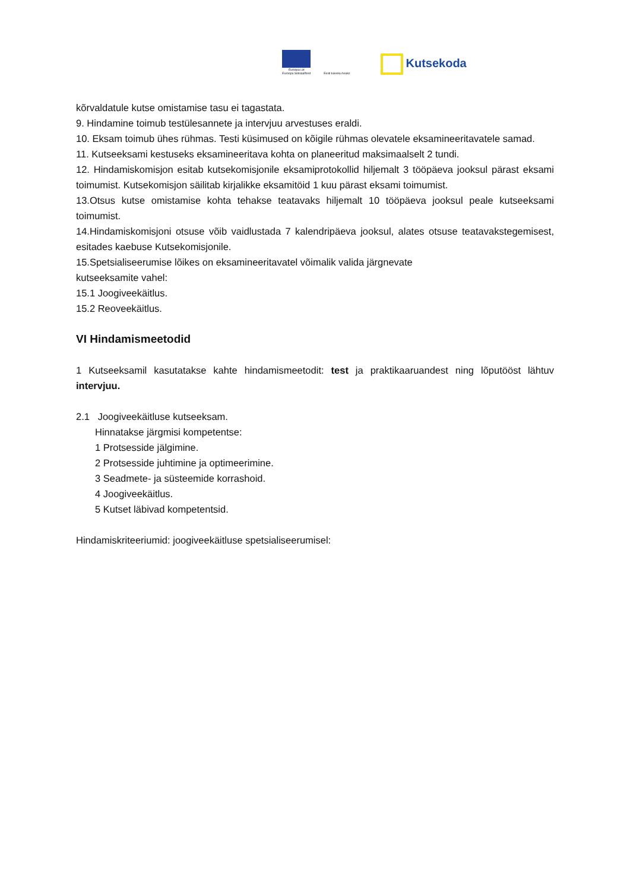Euroopa Liit
Euroopa Sotsiaalfond
Eesti tuleviku heaks
Kutsekoda
kõrvaldatule kutse omistamise tasu ei tagastata.
9. Hindamine toimub testülesannete ja intervjuu arvestuses eraldi.
10. Eksam toimub ühes rühmas. Testi küsimused on kõigile rühmas olevatele eksamineeritavatele samad.
11. Kutseeksami kestuseks eksamineeritava kohta on planeeritud maksimaalselt 2 tundi.
12. Hindamiskomisjon esitab kutsekomisjonile eksamiprotokollid hiljemalt 3 tööpäeva jooksul pärast eksami toimumist. Kutsekomisjon säilitab kirjalikke eksamitöid 1 kuu pärast eksami toimumist.
13.Otsus kutse omistamise kohta tehakse teatavaks hiljemalt 10 tööpäeva jooksul peale kutseeksami toimumist.
14.Hindamiskomisjoni otsuse võib vaidlustada 7 kalendripäeva jooksul, alates otsuse teatavakstegemisest, esitades kaebuse Kutsekomisjonile.
15.Spetsialiseerumise lõikes on eksamineeritavatel võimalik valida järgnevate
kutseeksamite vahel:
15.1 Joogiveekäitlus.
15.2 Reoveekäitlus.
VI Hindamismeetodid
1 Kutseeksamil kasutatakse kahte hindamismeetodit: test ja praktikaaruandest ning lõputööst lähtuv intervjuu.
2.1 Joogiveekäitluse kutseeksam.
Hinnatakse järgmisi kompetentse:
1 Protsesside jälgimine.
2 Protsesside juhtimine ja optimeerimine.
3 Seadmete- ja süsteemide korrashoid.
4 Joogiveekäitlus.
5 Kutset läbivad kompetentsid.
Hindamiskriteeriumid: joogiveekäitluse spetsialiseerumisel: